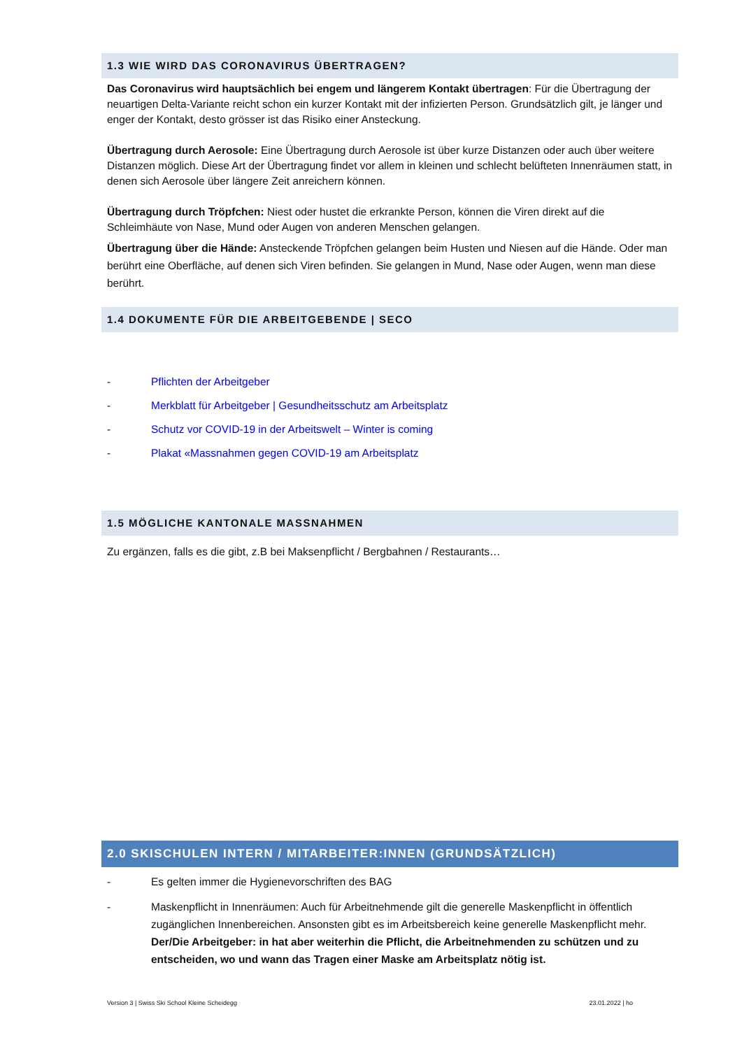1.3 WIE WIRD DAS CORONAVIRUS ÜBERTRAGEN?
Das Coronavirus wird hauptsächlich bei engem und längerem Kontakt übertragen: Für die Übertragung der neuartigen Delta-Variante reicht schon ein kurzer Kontakt mit der infizierten Person. Grundsätzlich gilt, je länger und enger der Kontakt, desto grösser ist das Risiko einer Ansteckung.
Übertragung durch Aerosole: Eine Übertragung durch Aerosole ist über kurze Distanzen oder auch über weitere Distanzen möglich. Diese Art der Übertragung findet vor allem in kleinen und schlecht belüfteten Innenräumen statt, in denen sich Aerosole über längere Zeit anreichern können.
Übertragung durch Tröpfchen: Niest oder hustet die erkrankte Person, können die Viren direkt auf die Schleimhäute von Nase, Mund oder Augen von anderen Menschen gelangen.
Übertragung über die Hände: Ansteckende Tröpfchen gelangen beim Husten und Niesen auf die Hände. Oder man berührt eine Oberfläche, auf denen sich Viren befinden. Sie gelangen in Mund, Nase oder Augen, wenn man diese berührt.
1.4 DOKUMENTE FÜR DIE ARBEITGEBENDE | SECO
- Pflichten der Arbeitgeber
- Merkblatt für Arbeitgeber | Gesundheitsschutz am Arbeitsplatz
- Schutz vor COVID-19 in der Arbeitswelt – Winter is coming
- Plakat «Massnahmen gegen COVID-19 am Arbeitsplatz
1.5 MÖGLICHE KANTONALE MASSNAHMEN
Zu ergänzen, falls es die gibt, z.B bei Maksenpflicht / Bergbahnen / Restaurants…
2.0 SKISCHULEN INTERN / MITARBEITER:INNEN (GRUNDSÄTZLICH)
- Es gelten immer die Hygienevorschriften des BAG
- Maskenpflicht in Innenräumen: Auch für Arbeitnehmende gilt die generelle Maskenpflicht in öffentlich zugänglichen Innenbereichen. Ansonsten gibt es im Arbeitsbereich keine generelle Maskenpflicht mehr. Der/Die Arbeitgeber: in hat aber weiterhin die Pflicht, die Arbeitnehmenden zu schützen und zu entscheiden, wo und wann das Tragen einer Maske am Arbeitsplatz nötig ist.
Version 3 | Swiss Ski School Kleine Scheidegg 23.01.2022 | ho